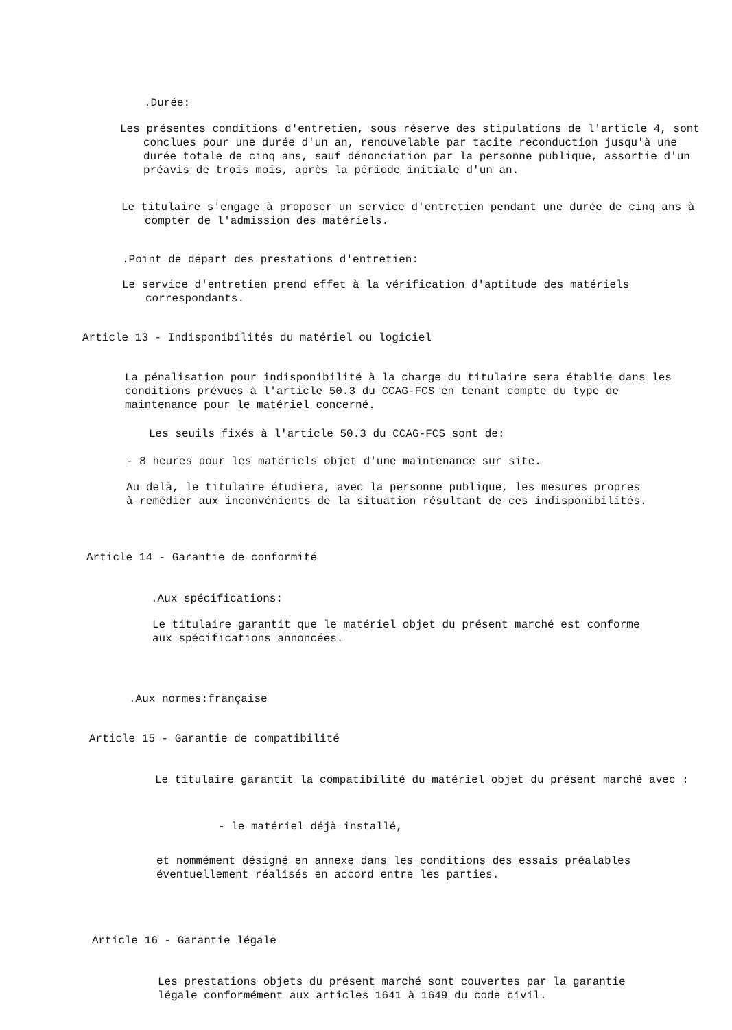.Durée:
Les présentes conditions d'entretien, sous réserve des stipulations de l'article 4, sont conclues pour une durée d'un an, renouvelable par tacite reconduction jusqu'à une durée totale de cinq ans, sauf dénonciation par la personne publique, assortie d'un préavis de trois mois, après la période initiale d'un an.
Le titulaire s'engage à proposer un service d'entretien pendant une durée de cinq ans à compter de l'admission des matériels.
.Point de départ des prestations d'entretien:
Le service d'entretien prend effet à la vérification d'aptitude des matériels correspondants.
Article 13 - Indisponibilités du matériel ou logiciel
La pénalisation pour indisponibilité à la charge du titulaire sera établie dans les conditions prévues à l'article 50.3 du CCAG-FCS en tenant compte du type de maintenance pour le matériel concerné.
Les seuils fixés à l'article 50.3 du CCAG-FCS sont de:
- 8 heures pour les matériels objet d'une maintenance sur site.
Au delà, le titulaire étudiera, avec la personne publique, les mesures propres à remédier aux inconvénients de la situation résultant de ces indisponibilités.
Article 14 - Garantie de conformité
.Aux spécifications:
Le titulaire garantit que le matériel objet du présent marché est conforme aux spécifications annoncées.
.Aux normes:française
Article 15 - Garantie de compatibilité
Le titulaire garantit la compatibilité du matériel objet du présent marché avec :
- le matériel déjà installé,
et nommément désigné en annexe dans les conditions des essais préalables éventuellement réalisés en accord entre les parties.
Article 16 - Garantie légale
Les prestations objets du présent marché sont couvertes par la garantie légale conformément aux articles 1641 à 1649 du code civil.